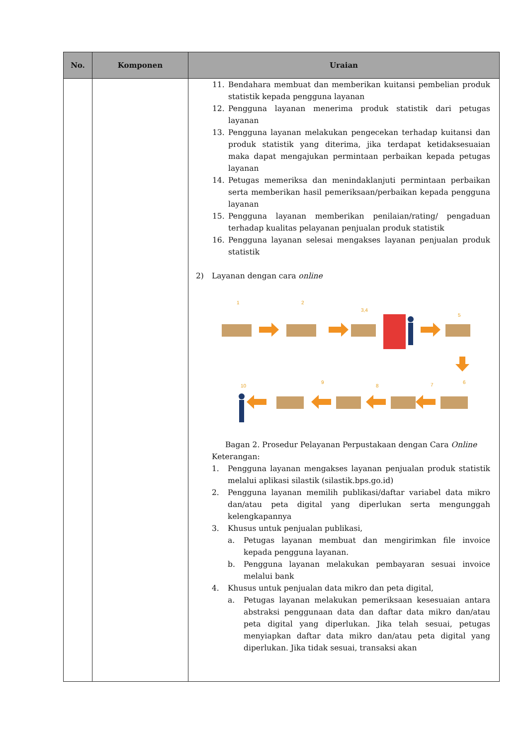| No. | Komponen | Uraian |
| --- | --- | --- |
| | | 11. Bendahara membuat dan memberikan kuitansi pembelian produk statistik kepada pengguna layanan 12. Pengguna layanan menerima produk statistik dari petugas layanan 13. Pengguna layanan melakukan pengecekan terhadap kuitansi dan produk statistik yang diterima, jika terdapat ketidaksesuaian maka dapat mengajukan permintaan perbaikan kepada petugas layanan 14. Petugas memeriksa dan menindaklanjuti permintaan perbaikan serta memberikan hasil pemeriksaan/perbaikan kepada pengguna layanan 15. Pengguna layanan memberikan penilaian/rating/ pengaduan terhadap kualitas pelayanan penjualan produk statistik 16. Pengguna layanan selesai mengakses layanan penjualan produk statistik 2) Layanan dengan cara online 1 2 3,4 5 6 7 8 9 10 Bagan 2. Prosedur Pelayanan Perpustakaan dengan Cara Online Keterangan: 1. Pengguna layanan mengakses layanan penjualan produk statistik melalui aplikasi silastik (silastik.bps.go.id) 2. Pengguna layanan memilih publikasi/daftar variabel data mikro dan/atau peta digital yang diperlukan serta mengunggah kelengkapannya 3. Khusus untuk penjualan publikasi, a. Petugas layanan membuat dan mengirimkan file invoice kepada pengguna layanan. b. Pengguna layanan melakukan pembayaran sesuai invoice melalui bank 4. Khusus untuk penjualan data mikro dan peta digital, a. Petugas layanan melakukan pemeriksaan kesesuaian antara abstraksi penggunaan data dan daftar data mikro dan/atau peta digital yang diperlukan. Jika telah sesuai, petugas menyiapkan daftar data mikro dan/atau peta digital yang diperlukan. Jika tidak sesuai, transaksi akan |